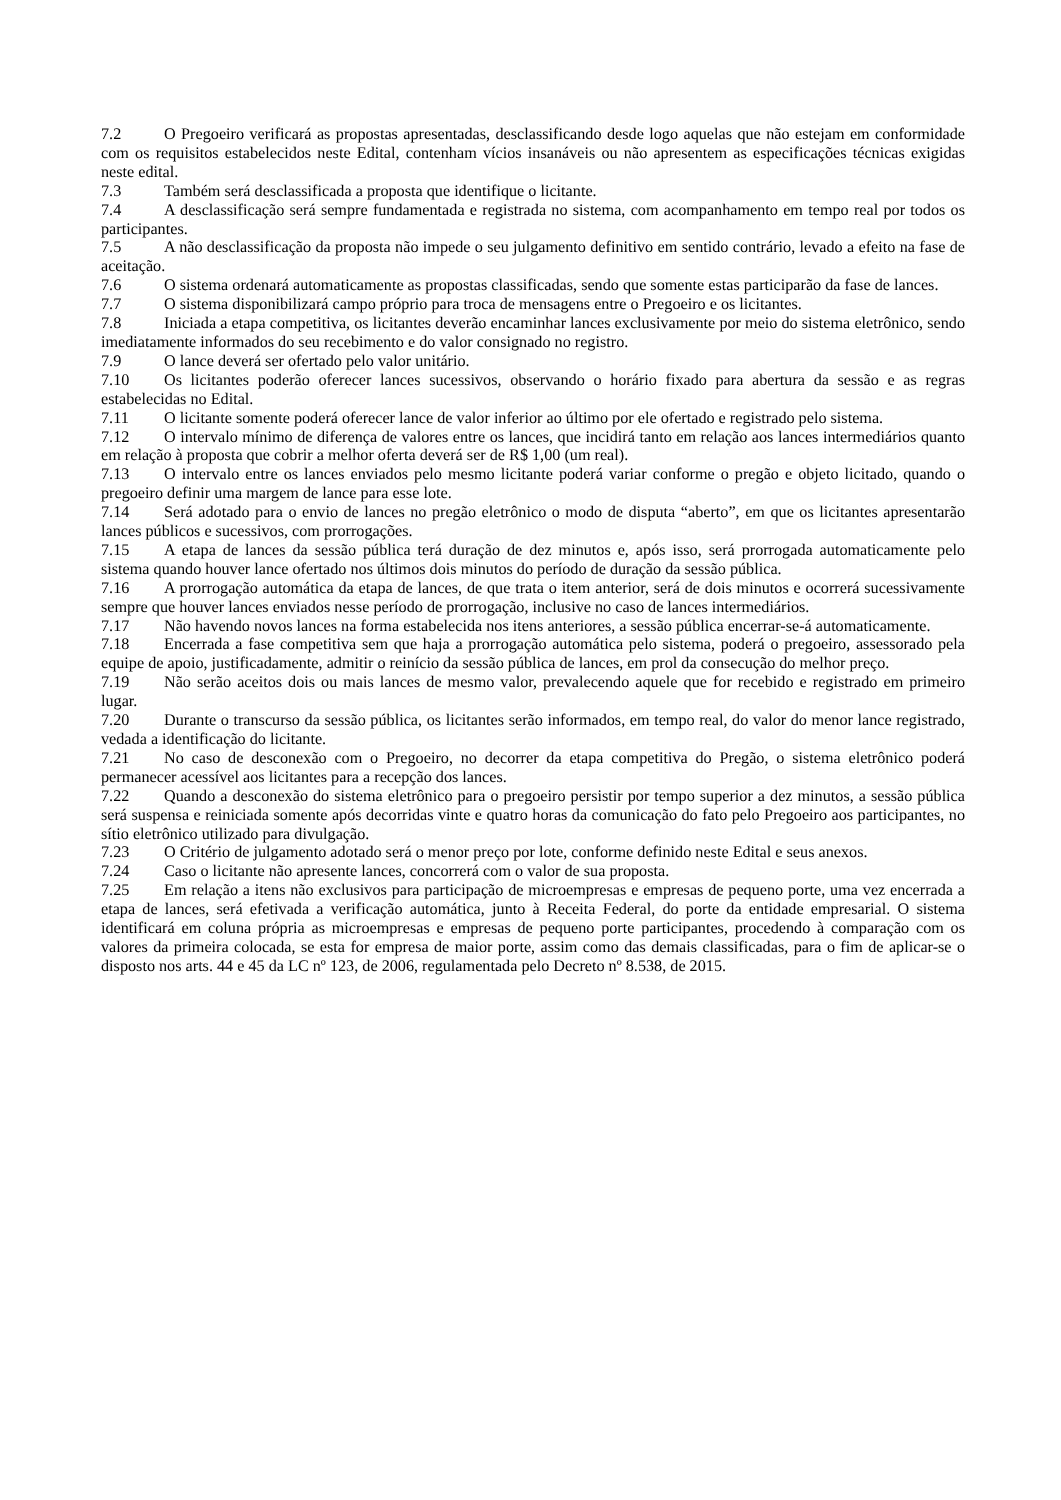7.2 O Pregoeiro verificará as propostas apresentadas, desclassificando desde logo aquelas que não estejam em conformidade com os requisitos estabelecidos neste Edital, contenham vícios insanáveis ou não apresentem as especificações técnicas exigidas neste edital.
7.3 Também será desclassificada a proposta que identifique o licitante.
7.4 A desclassificação será sempre fundamentada e registrada no sistema, com acompanhamento em tempo real por todos os participantes.
7.5 A não desclassificação da proposta não impede o seu julgamento definitivo em sentido contrário, levado a efeito na fase de aceitação.
7.6 O sistema ordenará automaticamente as propostas classificadas, sendo que somente estas participarão da fase de lances.
7.7 O sistema disponibilizará campo próprio para troca de mensagens entre o Pregoeiro e os licitantes.
7.8 Iniciada a etapa competitiva, os licitantes deverão encaminhar lances exclusivamente por meio do sistema eletrônico, sendo imediatamente informados do seu recebimento e do valor consignado no registro.
7.9 O lance deverá ser ofertado pelo valor unitário.
7.10 Os licitantes poderão oferecer lances sucessivos, observando o horário fixado para abertura da sessão e as regras estabelecidas no Edital.
7.11 O licitante somente poderá oferecer lance de valor inferior ao último por ele ofertado e registrado pelo sistema.
7.12 O intervalo mínimo de diferença de valores entre os lances, que incidirá tanto em relação aos lances intermediários quanto em relação à proposta que cobrir a melhor oferta deverá ser de R$ 1,00 (um real).
7.13 O intervalo entre os lances enviados pelo mesmo licitante poderá variar conforme o pregão e objeto licitado, quando o pregoeiro definir uma margem de lance para esse lote.
7.14 Será adotado para o envio de lances no pregão eletrônico o modo de disputa “aberto”, em que os licitantes apresentarão lances públicos e sucessivos, com prorrogações.
7.15 A etapa de lances da sessão pública terá duração de dez minutos e, após isso, será prorrogada automaticamente pelo sistema quando houver lance ofertado nos últimos dois minutos do período de duração da sessão pública.
7.16 A prorrogação automática da etapa de lances, de que trata o item anterior, será de dois minutos e ocorrerá sucessivamente sempre que houver lances enviados nesse período de prorrogação, inclusive no caso de lances intermediários.
7.17 Não havendo novos lances na forma estabelecida nos itens anteriores, a sessão pública encerrar-se-á automaticamente.
7.18 Encerrada a fase competitiva sem que haja a prorrogação automática pelo sistema, poderá o pregoeiro, assessorado pela equipe de apoio, justificadamente, admitir o reinício da sessão pública de lances, em prol da consecução do melhor preço.
7.19 Não serão aceitos dois ou mais lances de mesmo valor, prevalecendo aquele que for recebido e registrado em primeiro lugar.
7.20 Durante o transcurso da sessão pública, os licitantes serão informados, em tempo real, do valor do menor lance registrado, vedada a identificação do licitante.
7.21 No caso de desconexão com o Pregoeiro, no decorrer da etapa competitiva do Pregão, o sistema eletrônico poderá permanecer acessível aos licitantes para a recepção dos lances.
7.22 Quando a desconexão do sistema eletrônico para o pregoeiro persistir por tempo superior a dez minutos, a sessão pública será suspensa e reiniciada somente após decorridas vinte e quatro horas da comunicação do fato pelo Pregoeiro aos participantes, no sítio eletrônico utilizado para divulgação.
7.23 O Critério de julgamento adotado será o menor preço por lote, conforme definido neste Edital e seus anexos.
7.24 Caso o licitante não apresente lances, concorrerá com o valor de sua proposta.
7.25 Em relação a itens não exclusivos para participação de microempresas e empresas de pequeno porte, uma vez encerrada a etapa de lances, será efetivada a verificação automática, junto à Receita Federal, do porte da entidade empresarial. O sistema identificará em coluna própria as microempresas e empresas de pequeno porte participantes, procedendo à comparação com os valores da primeira colocada, se esta for empresa de maior porte, assim como das demais classificadas, para o fim de aplicar-se o disposto nos arts. 44 e 45 da LC nº 123, de 2006, regulamentada pelo Decreto nº 8.538, de 2015.